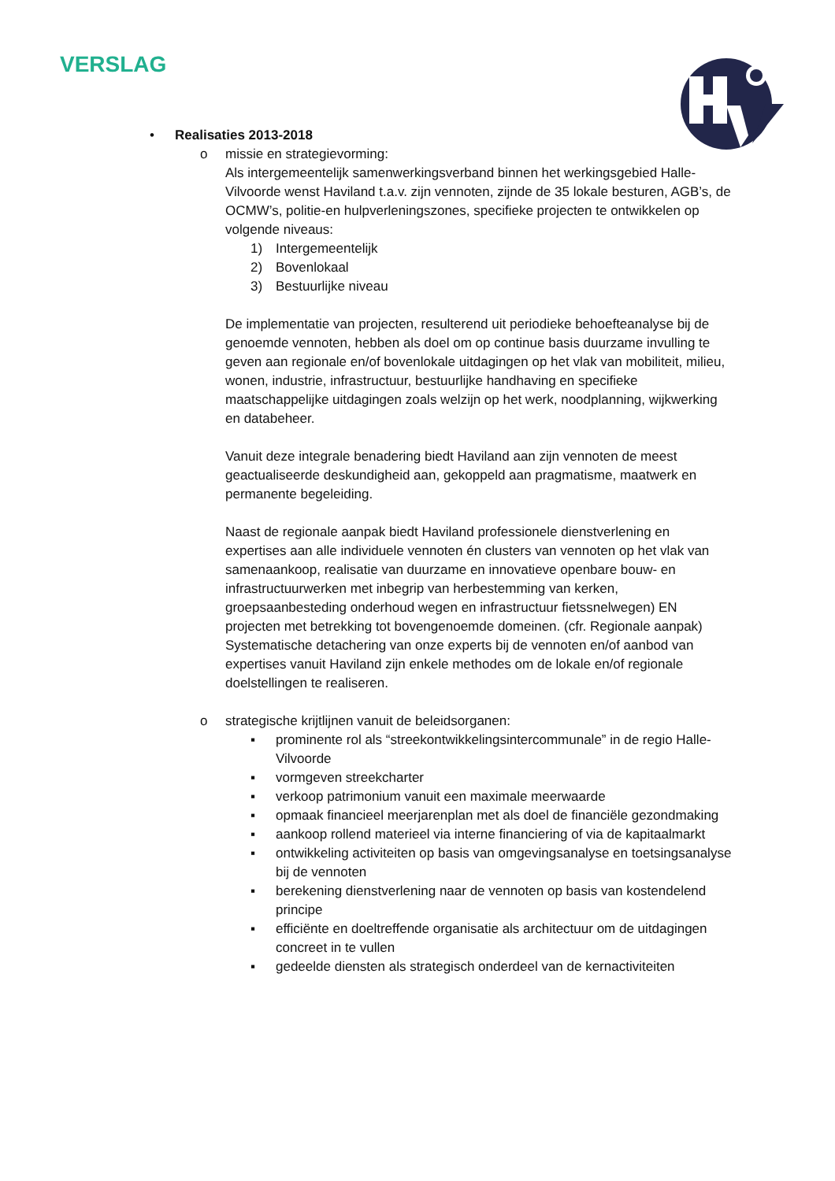VERSLAG
• Realisaties 2013-2018
o missie en strategievorming:
Als intergemeentelijk samenwerkingsverband binnen het werkingsgebied Halle-Vilvoorde wenst Haviland t.a.v. zijn vennoten, zijnde de 35 lokale besturen, AGB’s, de OCMW’s, politie-en hulpverleningszones, specifieke projecten te ontwikkelen op volgende niveaus:
1) Intergemeentelijk
2) Bovenlokaal
3) Bestuurlijke niveau
De implementatie van projecten, resulterend uit periodieke behoefteanalyse bij de genoemde vennoten, hebben als doel om op continue basis duurzame invulling te geven aan regionale en/of bovenlokale uitdagingen op het vlak van mobiliteit, milieu, wonen, industrie, infrastructuur, bestuurlijke handhaving en specifieke maatschappelijke uitdagingen zoals welzijn op het werk, noodplanning, wijkwerking en databeheer.
Vanuit deze integrale benadering biedt Haviland aan zijn vennoten de meest geactualiseerde deskundigheid aan, gekoppeld aan pragmatisme, maatwerk en permanente begeleiding.
Naast de regionale aanpak biedt Haviland professionele dienstverlening en expertises aan alle individuele vennoten én clusters van vennoten op het vlak van samenaankoop, realisatie van duurzame en innovatieve openbare bouw- en infrastructuurwerken met inbegrip van herbestemming van kerken, groepsaanbesteding onderhoud wegen en infrastructuur fietssnelwegen) EN projecten met betrekking tot bovengenoemde domeinen. (cfr. Regionale aanpak) Systematische detachering van onze experts bij de vennoten en/of aanbod van expertises vanuit Haviland zijn enkele methodes om de lokale en/of regionale doelstellingen te realiseren.
o strategische krijtlijnen vanuit de beleidsorganen:
▪ prominente rol als “streekontwikkelingsintercommunale” in de regio Halle-Vilvoorde
▪ vormgeven streekcharter
▪ verkoop patrimonium vanuit een maximale meerwaarde
▪ opmaak financieel meerjarenplan met als doel de financiële gezondmaking
▪ aankoop rollend materieel via interne financiering of via de kapitaalmarkt
▪ ontwikkeling activiteiten op basis van omgevingsanalyse en toetsingsanalyse bij de vennoten
▪ berekening dienstverlening naar de vennoten op basis van kostendelend principe
▪ efficiënte en doeltreffende organisatie als architectuur om de uitdagingen concreet in te vullen
▪ gedeelde diensten als strategisch onderdeel van de kernactiviteiten